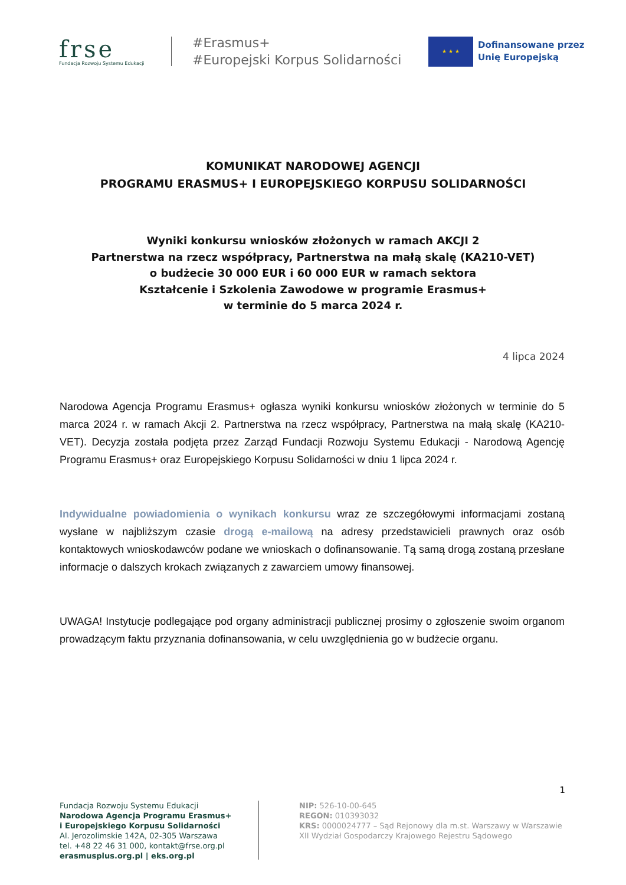frse
Fundacja Rozwoju Systemu Edukacji
#Erasmus+
#Europejski Korpus Solidarności
★ ★ ★
Dofinansowane przez
Unię Europejską
KOMUNIKAT NARODOWEJ AGENCJI
PROGRAMU ERASMUS+ I EUROPEJSKIEGO KORPUSU SOLIDARNOŚCI
Wyniki konkursu wniosków złożonych w ramach AKCJI 2
Partnerstwa na rzecz współpracy, Partnerstwa na małą skalę (KA210-VET)
o budżecie 30 000 EUR i 60 000 EUR w ramach sektora
Kształcenie i Szkolenia Zawodowe w programie Erasmus+
w terminie do 5 marca 2024 r.
4 lipca 2024
Narodowa Agencja Programu Erasmus+ ogłasza wyniki konkursu wniosków złożonych w terminie do 5 marca 2024 r. w ramach Akcji 2. Partnerstwa na rzecz współpracy, Partnerstwa na małą skalę (KA210-VET). Decyzja została podjęta przez Zarząd Fundacji Rozwoju Systemu Edukacji - Narodową Agencję Programu Erasmus+ oraz Europejskiego Korpusu Solidarności w dniu 1 lipca 2024 r.
Indywidualne powiadomienia o wynikach konkursu wraz ze szczegółowymi informacjami zostaną wysłane w najbliższym czasie drogą e-mailową na adresy przedstawicieli prawnych oraz osób kontaktowych wnioskodawców podane we wnioskach o dofinansowanie. Tą samą drogą zostaną przesłane informacje o dalszych krokach związanych z zawarciem umowy finansowej.
UWAGA! Instytucje podlegające pod organy administracji publicznej prosimy o zgłoszenie swoim organom prowadzącym faktu przyznania dofinansowania, w celu uwzględnienia go w budżecie organu.
1
Fundacja Rozwoju Systemu Edukacji
Narodowa Agencja Programu Erasmus+
i Europejskiego Korpusu Solidarności
Al. Jerozolimskie 142A, 02-305 Warszawa
tel. +48 22 46 31 000, kontakt@frse.org.pl
erasmusplus.org.pl | eks.org.pl
NIP: 526-10-00-645
REGON: 010393032
KRS: 0000024777 – Sąd Rejonowy dla m.st. Warszawy w Warszawie
XII Wydział Gospodarczy Krajowego Rejestru Sądowego